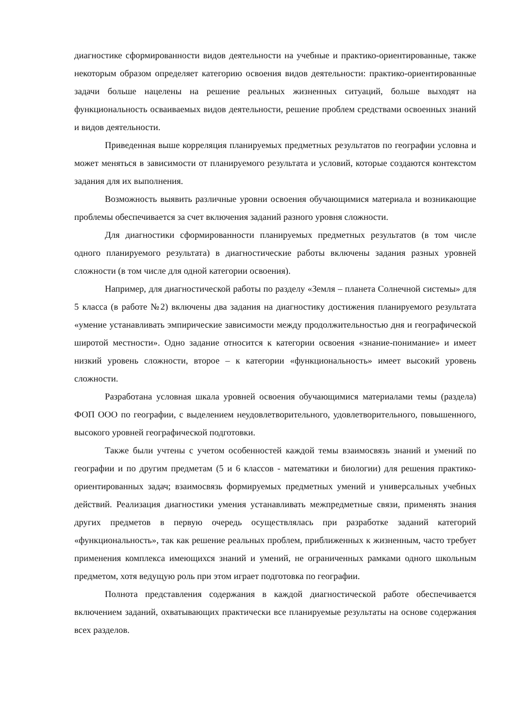диагностике сформированности видов деятельности на учебные и практико-ориентированные, также некоторым образом определяет категорию освоения видов деятельности: практико-ориентированные задачи больше нацелены на решение реальных жизненных ситуаций, больше выходят на функциональность осваиваемых видов деятельности, решение проблем средствами освоенных знаний и видов деятельности.
Приведенная выше корреляция планируемых предметных результатов по географии условна и может меняться в зависимости от планируемого результата и условий, которые создаются контекстом задания для их выполнения.
Возможность выявить различные уровни освоения обучающимися материала и возникающие проблемы обеспечивается за счет включения заданий разного уровня сложности.
Для диагностики сформированности планируемых предметных результатов (в том числе одного планируемого результата) в диагностические работы включены задания разных уровней сложности (в том числе для одной категории освоения).
Например, для диагностической работы по разделу «Земля – планета Солнечной системы» для 5 класса (в работе №2) включены два задания на диагностику достижения планируемого результата «умение устанавливать эмпирические зависимости между продолжительностью дня и географической широтой местности». Одно задание относится к категории освоения «знание-понимание» и имеет низкий уровень сложности, второе – к категории «функциональность» имеет высокий уровень сложности.
Разработана условная шкала уровней освоения обучающимися материалами темы (раздела) ФОП ООО по географии, с выделением неудовлетворительного, удовлетворительного, повышенного, высокого уровней географической подготовки.
Также были учтены с учетом особенностей каждой темы взаимосвязь знаний и умений по географии и по другим предметам (5 и 6 классов - математики и биологии) для решения практико-ориентированных задач; взаимосвязь формируемых предметных умений и универсальных учебных действий. Реализация диагностики умения устанавливать межпредметные связи, применять знания других предметов в первую очередь осуществлялась при разработке заданий категорий «функциональность», так как решение реальных проблем, приближенных к жизненным, часто требует применения комплекса имеющихся знаний и умений, не ограниченных рамками одного школьным предметом, хотя ведущую роль при этом играет подготовка по географии.
Полнота представления содержания в каждой диагностической работе обеспечивается включением заданий, охватывающих практически все планируемые результаты на основе содержания всех разделов.